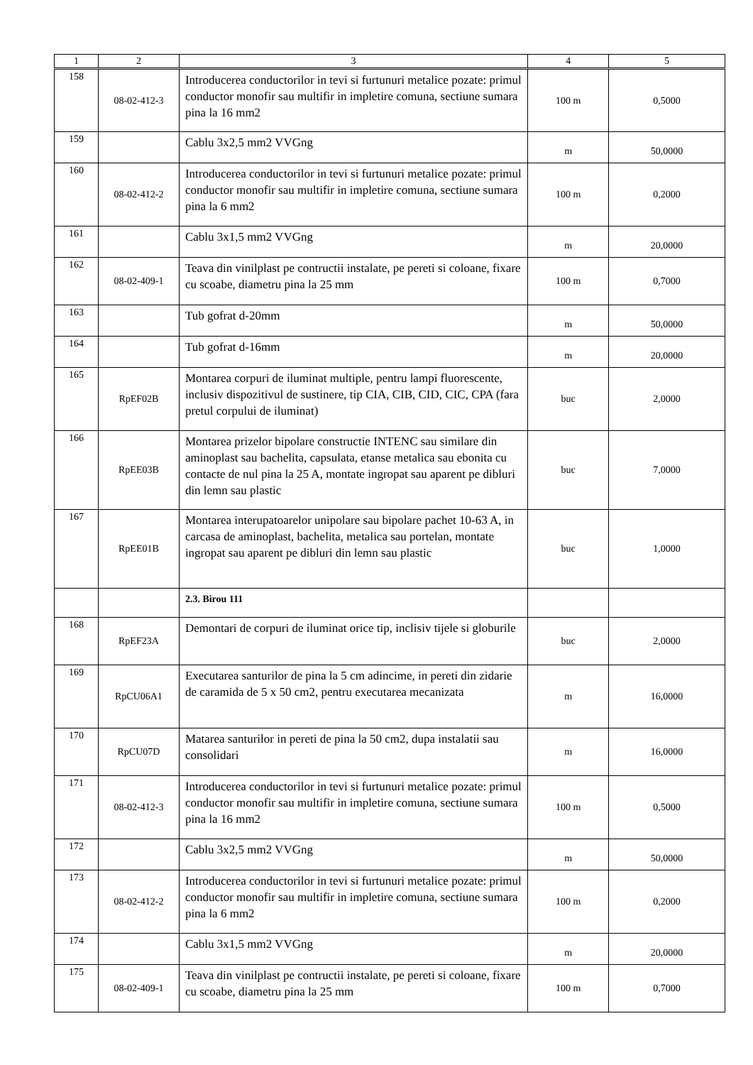| 1 | 2 | 3 | 4 | 5 |
| --- | --- | --- | --- | --- |
| 158 | 08-02-412-3 | Introducerea conductorilor in tevi si furtunuri metalice pozate: primul conductor monofir sau multifir in impletire comuna, sectiune sumara pina la 16 mm2 | 100 m | 0,5000 |
| 159 | | Cablu 3x2,5 mm2 VVGng | m | 50,0000 |
| 160 | 08-02-412-2 | Introducerea conductorilor in tevi si furtunuri metalice pozate: primul conductor monofir sau multifir in impletire comuna, sectiune sumara pina la 6 mm2 | 100 m | 0,2000 |
| 161 | | Cablu 3x1,5 mm2 VVGng | m | 20,0000 |
| 162 | 08-02-409-1 | Teava din vinilplast pe contructii instalate, pe pereti si coloane, fixare cu scoabe, diametru pina la 25 mm | 100 m | 0,7000 |
| 163 | | Tub gofrat d-20mm | m | 50,0000 |
| 164 | | Tub gofrat d-16mm | m | 20,0000 |
| 165 | RpEF02B | Montarea corpuri de iluminat multiple, pentru lampi fluorescente, inclusiv dispozitivul de sustinere, tip CIA, CIB, CID, CIC, CPA (fara pretul corpului de iluminat) | buc | 2,0000 |
| 166 | RpEE03B | Montarea prizelor bipolare constructie INTENC sau similare din aminoplast sau bachelita, capsulata, etanse metalica sau ebonita cu contacte de nul pina la 25 A, montate ingropat sau aparent pe dibluri din lemn sau plastic | buc | 7,0000 |
| 167 | RpEE01B | Montarea interupatoarelor unipolare sau bipolare pachet 10-63 A, in carcasa de aminoplast, bachelita, metalica sau portelan, montate ingropat sau aparent pe dibluri din lemn sau plastic | buc | 1,0000 |
| | | 2.3. Birou 111 | | |
| 168 | RpEF23A | Demontari de corpuri de iluminat orice tip, inclisiv tijele si globurile | buc | 2,0000 |
| 169 | RpCU06A1 | Executarea santurilor de pina la 5 cm adincime, in pereti din zidarie de caramida de 5 x 50 cm2, pentru executarea mecanizata | m | 16,0000 |
| 170 | RpCU07D | Matarea santurilor in pereti de pina la 50 cm2, dupa instalatii sau consolidari | m | 16,0000 |
| 171 | 08-02-412-3 | Introducerea conductorilor in tevi si furtunuri metalice pozate: primul conductor monofir sau multifir in impletire comuna, sectiune sumara pina la 16 mm2 | 100 m | 0,5000 |
| 172 | | Cablu 3x2,5 mm2 VVGng | m | 50,0000 |
| 173 | 08-02-412-2 | Introducerea conductorilor in tevi si furtunuri metalice pozate: primul conductor monofir sau multifir in impletire comuna, sectiune sumara pina la 6 mm2 | 100 m | 0,2000 |
| 174 | | Cablu 3x1,5 mm2 VVGng | m | 20,0000 |
| 175 | 08-02-409-1 | Teava din vinilplast pe contructii instalate, pe pereti si coloane, fixare cu scoabe, diametru pina la 25 mm | 100 m | 0,7000 |